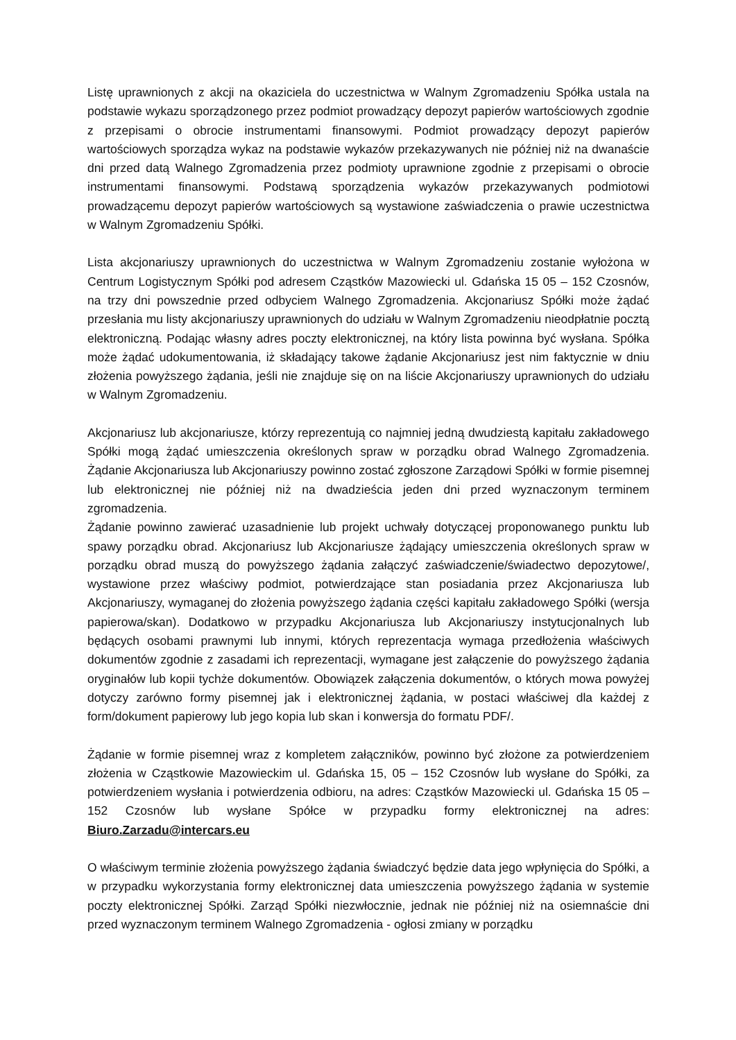Listę uprawnionych z akcji na okaziciela do uczestnictwa w Walnym Zgromadzeniu Spółka ustala na podstawie wykazu sporządzonego przez podmiot prowadzący depozyt papierów wartościowych zgodnie z przepisami o obrocie instrumentami finansowymi. Podmiot prowadzący depozyt papierów wartościowych sporządza wykaz na podstawie wykazów przekazywanych nie później niż na dwanaście dni przed datą Walnego Zgromadzenia przez podmioty uprawnione zgodnie z przepisami o obrocie instrumentami finansowymi. Podstawą sporządzenia wykazów przekazywanych podmiotowi prowadzącemu depozyt papierów wartościowych są wystawione zaświadczenia o prawie uczestnictwa w Walnym Zgromadzeniu Spółki.
Lista akcjonariuszy uprawnionych do uczestnictwa w Walnym Zgromadzeniu zostanie wyłożona w Centrum Logistycznym Spółki pod adresem Cząstków Mazowiecki ul. Gdańska 15 05 – 152 Czosnów, na trzy dni powszednie przed odbyciem Walnego Zgromadzenia. Akcjonariusz Spółki może żądać przesłania mu listy akcjonariuszy uprawnionych do udziału w Walnym Zgromadzeniu nieodpłatnie pocztą elektroniczną. Podając własny adres poczty elektronicznej, na który lista powinna być wysłana. Spółka może żądać udokumentowania, iż składający takowe żądanie Akcjonariusz jest nim faktycznie w dniu złożenia powyższego żądania, jeśli nie znajduje się on na liście Akcjonariuszy uprawnionych do udziału w Walnym Zgromadzeniu.
Akcjonariusz lub akcjonariusze, którzy reprezentują co najmniej jedną dwudziestą kapitału zakładowego Spółki mogą żądać umieszczenia określonych spraw w porządku obrad Walnego Zgromadzenia. Żądanie Akcjonariusza lub Akcjonariuszy powinno zostać zgłoszone Zarządowi Spółki w formie pisemnej lub elektronicznej nie później niż na dwadzieścia jeden dni przed wyznaczonym terminem zgromadzenia.
Żądanie powinno zawierać uzasadnienie lub projekt uchwały dotyczącej proponowanego punktu lub spawy porządku obrad. Akcjonariusz lub Akcjonariusze żądający umieszczenia określonych spraw w porządku obrad muszą do powyższego żądania załączyć zaświadczenie/świadectwo depozytowe/, wystawione przez właściwy podmiot, potwierdzające stan posiadania przez Akcjonariusza lub Akcjonariuszy, wymaganej do złożenia powyższego żądania części kapitału zakładowego Spółki (wersja papierowa/skan). Dodatkowo w przypadku Akcjonariusza lub Akcjonariuszy instytucjonalnych lub będących osobami prawnymi lub innymi, których reprezentacja wymaga przedłożenia właściwych dokumentów zgodnie z zasadami ich reprezentacji, wymagane jest załączenie do powyższego żądania oryginałów lub kopii tychże dokumentów. Obowiązek załączenia dokumentów, o których mowa powyżej dotyczy zarówno formy pisemnej jak i elektronicznej żądania, w postaci właściwej dla każdej z form/dokument papierowy lub jego kopia lub skan i konwersja do formatu PDF/.
Żądanie w formie pisemnej wraz z kompletem załączników, powinno być złożone za potwierdzeniem złożenia w Cząstkowie Mazowieckim ul. Gdańska 15, 05 – 152 Czosnów lub wysłane do Spółki, za potwierdzeniem wysłania i potwierdzenia odbioru, na adres: Cząstków Mazowiecki ul. Gdańska 15 05 – 152 Czosnów lub wysłane Spółce w przypadku formy elektronicznej na adres: Biuro.Zarzadu@intercars.eu
O właściwym terminie złożenia powyższego żądania świadczyć będzie data jego wpłynięcia do Spółki, a w przypadku wykorzystania formy elektronicznej data umieszczenia powyższego żądania w systemie poczty elektronicznej Spółki. Zarząd Spółki niezwłocznie, jednak nie później niż na osiemnaście dni przed wyznaczonym terminem Walnego Zgromadzenia - ogłosi zmiany w porządku